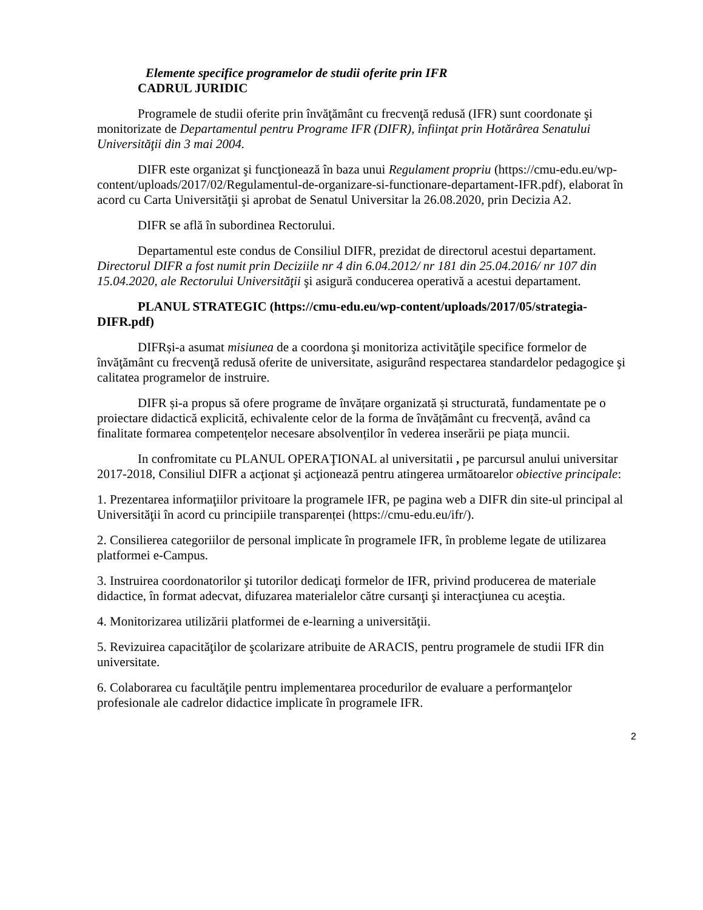Elemente specifice programelor de studii oferite prin IFR
CADRUL JURIDIC
Programele de studii oferite prin învăţământ cu frecvenţă redusă (IFR) sunt coordonate şi monitorizate de Departamentul pentru Programe IFR (DIFR), înfiinţat prin Hotărârea Senatului Universităţii din 3 mai 2004.
DIFR este organizat şi funcţionează în baza unui Regulament propriu (https://cmu-edu.eu/wp-content/uploads/2017/02/Regulamentul-de-organizare-si-functionare-departament-IFR.pdf), elaborat în acord cu Carta Universităţii şi aprobat de Senatul Universitar la 26.08.2020, prin Decizia A2.
DIFR se află în subordinea Rectorului.
Departamentul este condus de Consiliul DIFR, prezidat de directorul acestui departament. Directorul DIFR a fost numit prin Deciziile nr 4 din 6.04.2012/ nr 181 din 25.04.2016/ nr 107 din 15.04.2020, ale Rectorului Universităţii şi asigură conducerea operativă a acestui departament.
PLANUL STRATEGIC (https://cmu-edu.eu/wp-content/uploads/2017/05/strategia-DIFR.pdf)
DIFRși-a asumat misiunea de a coordona şi monitoriza activităţile specifice formelor de învăţământ cu frecvenţă redusă oferite de universitate, asigurând respectarea standardelor pedagogice şi calitatea programelor de instruire.
DIFR și-a propus să ofere programe de învățare organizată și structurată, fundamentate pe o proiectare didactică explicită, echivalente celor de la forma de învățământ cu frecvență, având ca finalitate formarea competențelor necesare absolvenților în vederea inserării pe piața muncii.
In confromitate cu PLANUL OPERAŢIONAL al universitatii , pe parcursul anului universitar 2017-2018, Consiliul DIFR a acţionat şi acţionează pentru atingerea următoarelor obiective principale:
1. Prezentarea informaţiilor privitoare la programele IFR, pe pagina web a DIFR din site-ul principal al Universităţii în acord cu principiile transparenței (https://cmu-edu.eu/ifr/).
2. Consilierea categoriilor de personal implicate în programele IFR, în probleme legate de utilizarea platformei e-Campus.
3. Instruirea coordonatorilor şi tutorilor dedicaţi formelor de IFR, privind producerea de materiale didactice, în format adecvat, difuzarea materialelor către cursanţi şi interacţiunea cu aceştia.
4. Monitorizarea utilizării platformei de e-learning a universităţii.
5. Revizuirea capacităţilor de şcolarizare atribuite de ARACIS, pentru programele de studii IFR din universitate.
6. Colaborarea cu facultăţile pentru implementarea procedurilor de evaluare a performanţelor profesionale ale cadrelor didactice implicate în programele IFR.
2